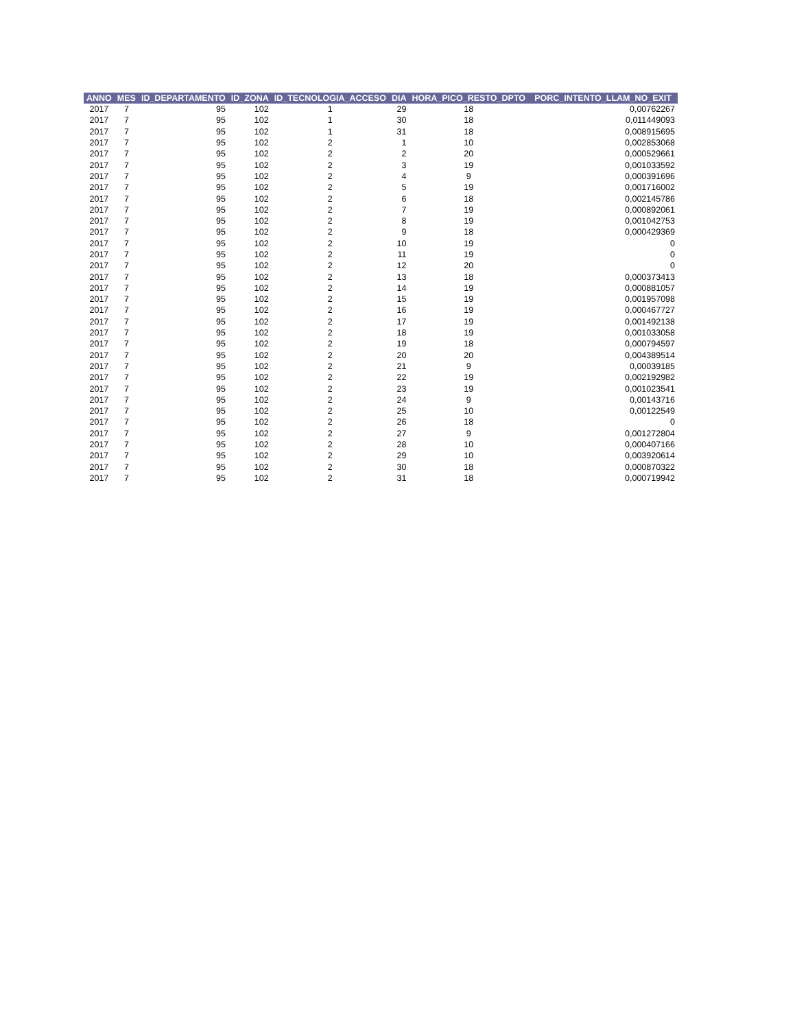| ANNO | MES | ID_DEPARTAMENTO | ID_ZONA | ID_TECNOLOGIA_ACCESO | DIA | HORA_PICO_RESTO_DPTO | PORC_INTENTO_LLAM_NO_EXIT |
| --- | --- | --- | --- | --- | --- | --- | --- |
| 2017 | 7 | 95 | 102 | 1 | 29 | 18 | 0,00762267 |
| 2017 | 7 | 95 | 102 | 1 | 30 | 18 | 0,011449093 |
| 2017 | 7 | 95 | 102 | 1 | 31 | 18 | 0,008915695 |
| 2017 | 7 | 95 | 102 | 2 | 1 | 10 | 0,002853068 |
| 2017 | 7 | 95 | 102 | 2 | 2 | 20 | 0,000529661 |
| 2017 | 7 | 95 | 102 | 2 | 3 | 19 | 0,001033592 |
| 2017 | 7 | 95 | 102 | 2 | 4 | 9 | 0,000391696 |
| 2017 | 7 | 95 | 102 | 2 | 5 | 19 | 0,001716002 |
| 2017 | 7 | 95 | 102 | 2 | 6 | 18 | 0,002145786 |
| 2017 | 7 | 95 | 102 | 2 | 7 | 19 | 0,000892061 |
| 2017 | 7 | 95 | 102 | 2 | 8 | 19 | 0,001042753 |
| 2017 | 7 | 95 | 102 | 2 | 9 | 18 | 0,000429369 |
| 2017 | 7 | 95 | 102 | 2 | 10 | 19 | 0 |
| 2017 | 7 | 95 | 102 | 2 | 11 | 19 | 0 |
| 2017 | 7 | 95 | 102 | 2 | 12 | 20 | 0 |
| 2017 | 7 | 95 | 102 | 2 | 13 | 18 | 0,000373413 |
| 2017 | 7 | 95 | 102 | 2 | 14 | 19 | 0,000881057 |
| 2017 | 7 | 95 | 102 | 2 | 15 | 19 | 0,001957098 |
| 2017 | 7 | 95 | 102 | 2 | 16 | 19 | 0,000467727 |
| 2017 | 7 | 95 | 102 | 2 | 17 | 19 | 0,001492138 |
| 2017 | 7 | 95 | 102 | 2 | 18 | 19 | 0,001033058 |
| 2017 | 7 | 95 | 102 | 2 | 19 | 18 | 0,000794597 |
| 2017 | 7 | 95 | 102 | 2 | 20 | 20 | 0,004389514 |
| 2017 | 7 | 95 | 102 | 2 | 21 | 9 | 0,00039185 |
| 2017 | 7 | 95 | 102 | 2 | 22 | 19 | 0,002192982 |
| 2017 | 7 | 95 | 102 | 2 | 23 | 19 | 0,001023541 |
| 2017 | 7 | 95 | 102 | 2 | 24 | 9 | 0,00143716 |
| 2017 | 7 | 95 | 102 | 2 | 25 | 10 | 0,00122549 |
| 2017 | 7 | 95 | 102 | 2 | 26 | 18 | 0 |
| 2017 | 7 | 95 | 102 | 2 | 27 | 9 | 0,001272804 |
| 2017 | 7 | 95 | 102 | 2 | 28 | 10 | 0,000407166 |
| 2017 | 7 | 95 | 102 | 2 | 29 | 10 | 0,003920614 |
| 2017 | 7 | 95 | 102 | 2 | 30 | 18 | 0,000870322 |
| 2017 | 7 | 95 | 102 | 2 | 31 | 18 | 0,000719942 |